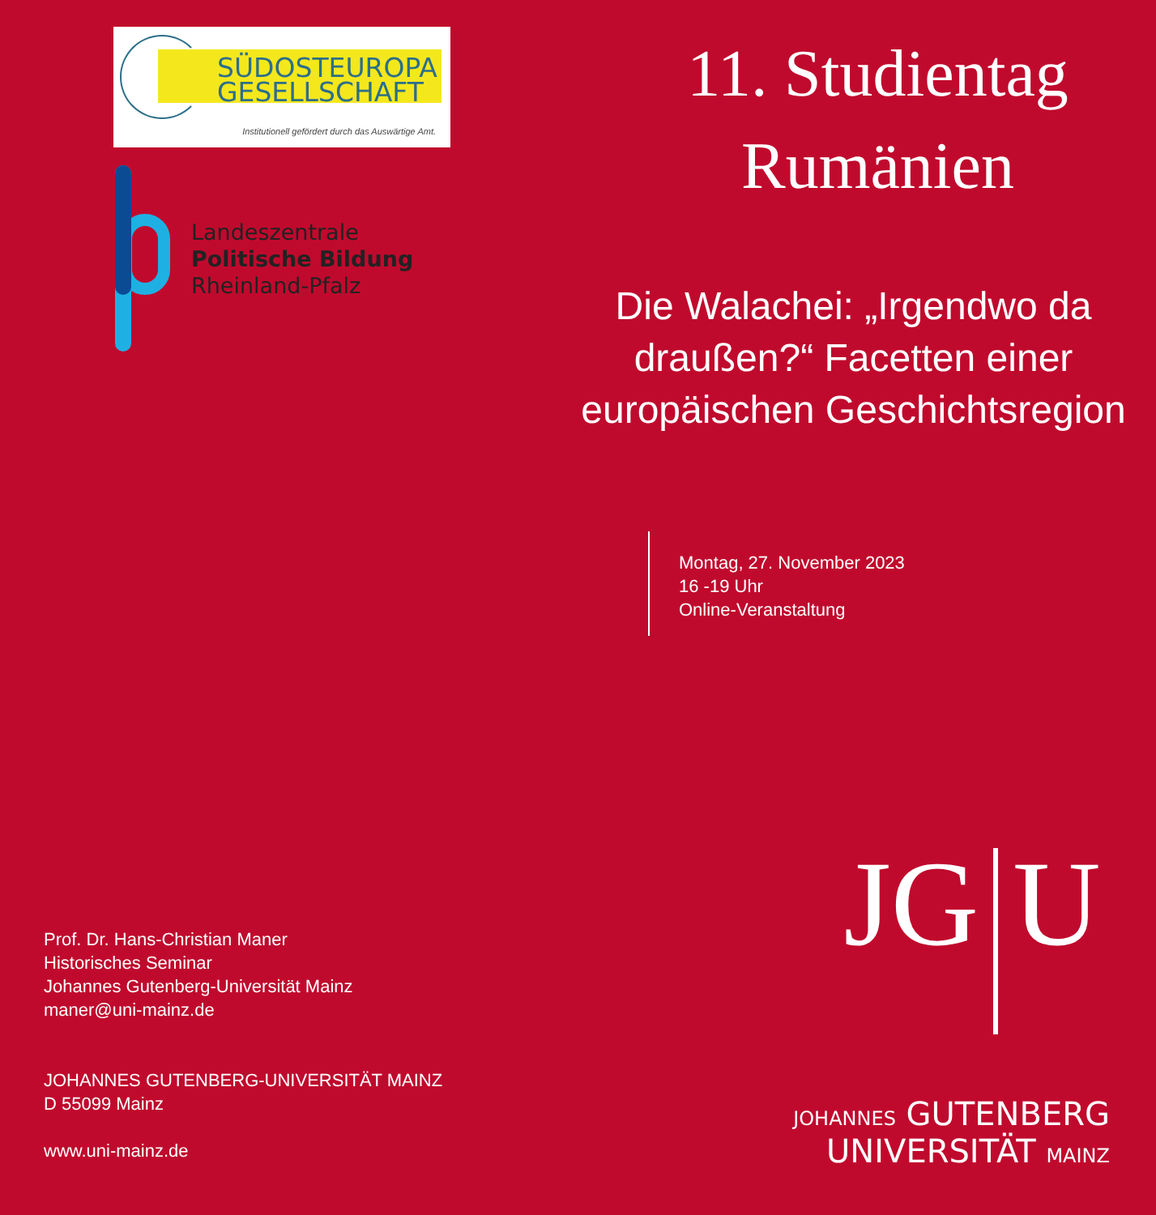SÜDOSTEUROPA
GESELLSCHAFT
Institutionell gefördert durch das Auswärtige Amt.
Landeszentrale
Politische Bildung
Rheinland-Pfalz
Prof. Dr. Hans-Christian Maner
Historisches Seminar
Johannes Gutenberg-Universität Mainz
maner@uni-mainz.de
JOHANNES GUTENBERG-UNIVERSITÄT MAINZ
D 55099 Mainz
www.uni-mainz.de
11. Studientag
Rumänien
Die Walachei: „Irgendwo da draußen?“ Facetten einer europäischen Geschichtsregion
Montag, 27. November 2023
16 -19 Uhr
Online-Veranstaltung
JG U
JOHANNES GUTENBERG
UNIVERSITÄT MAINZ